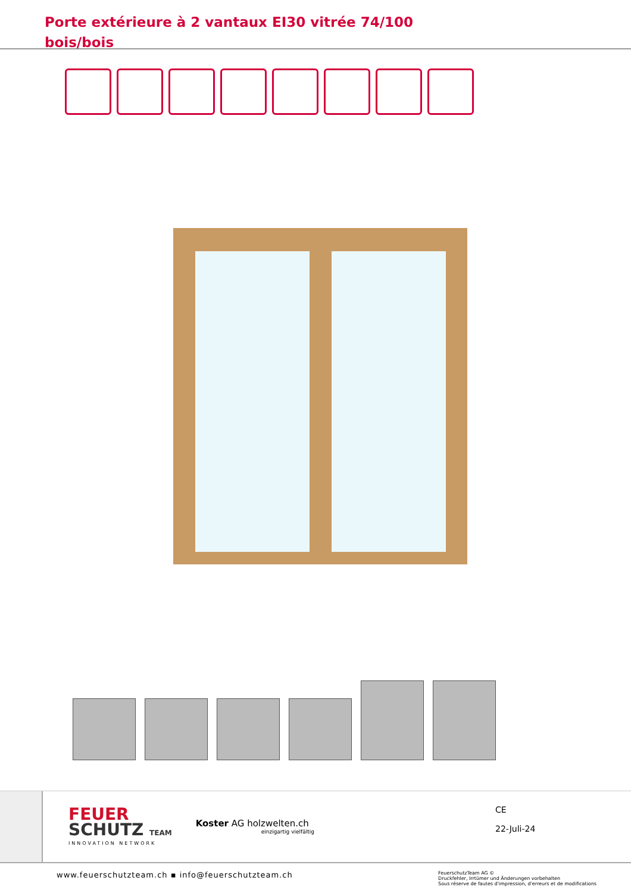Porte extérieure à 2 vantaux EI30 vitrée 74/100
bois/bois
FEUER
SCHUTZ TEAM
INNOVATION NETWORK
Koster AG holzwelten.ch
einzigartig vielfältig
CE
22-Juli-24
www.feuerschutzteam.ch ▪ info@feuerschutzteam.ch
FeuerschutzTeam AG ©
Druckfehler, Irrtümer und Änderungen vorbehalten
Sous réserve de fautes d'impression, d'erreurs et de modifications